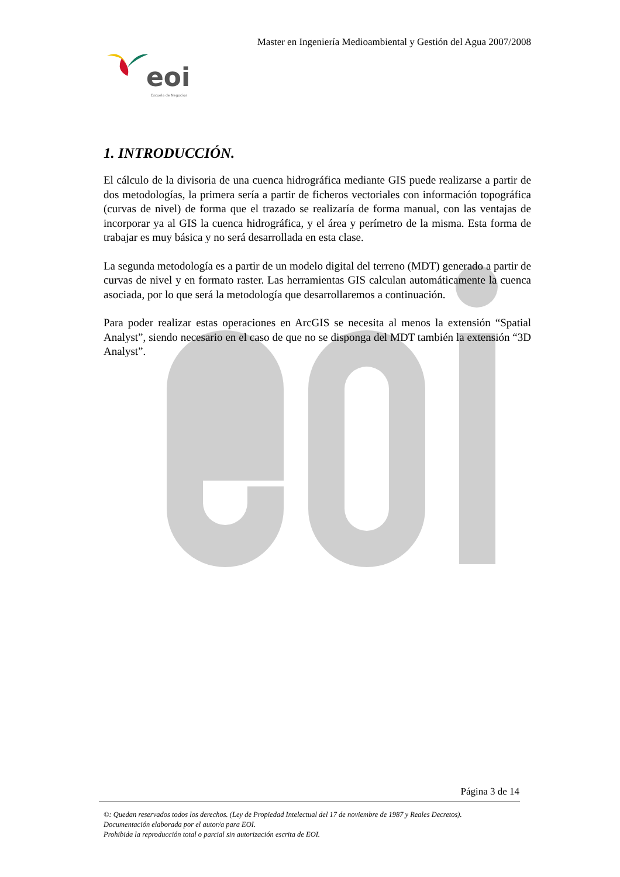Master en Ingeniería Medioambiental y Gestión del Agua 2007/2008
eoi
Escuela de Negocios
1. INTRODUCCIÓN.
El cálculo de la divisoria de una cuenca hidrográfica mediante GIS puede realizarse a partir de dos metodologías, la primera sería a partir de ficheros vectoriales con información topográfica (curvas de nivel) de forma que el trazado se realizaría de forma manual, con las ventajas de incorporar ya al GIS la cuenca hidrográfica, y el área y perímetro de la misma. Esta forma de trabajar es muy básica y no será desarrollada en esta clase.
La segunda metodología es a partir de un modelo digital del terreno (MDT) generado a partir de curvas de nivel y en formato raster. Las herramientas GIS calculan automáticamente la cuenca asociada, por lo que será la metodología que desarrollaremos a continuación.
Para poder realizar estas operaciones en ArcGIS se necesita al menos la extensión “Spatial Analyst”, siendo necesario en el caso de que no se disponga del MDT también la extensión “3D Analyst”.
Página 3 de 14
©: Quedan reservados todos los derechos. (Ley de Propiedad Intelectual del 17 de noviembre de 1987 y Reales Decretos).
Documentación elaborada por el autor/a para EOI.
Prohibida la reproducción total o parcial sin autorización escrita de EOI.